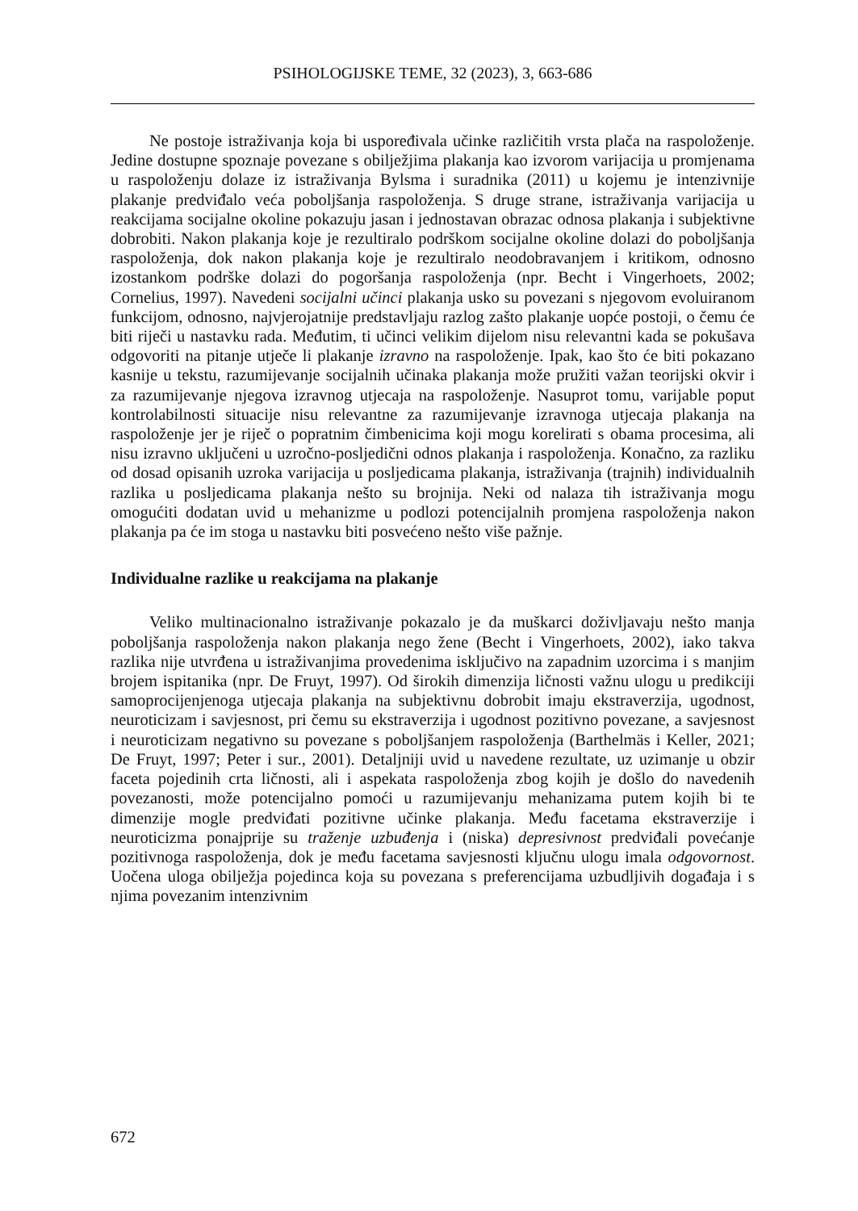PSIHOLOGIJSKE TEME, 32 (2023), 3, 663-686
Ne postoje istraživanja koja bi uspoređivala učinke različitih vrsta plača na raspoloženje. Jedine dostupne spoznaje povezane s obilježjima plakanja kao izvorom varijacija u promjenama u raspoloženju dolaze iz istraživanja Bylsma i suradnika (2011) u kojemu je intenzivnije plakanje predviđalo veća poboljšanja raspoloženja. S druge strane, istraživanja varijacija u reakcijama socijalne okoline pokazuju jasan i jednostavan obrazac odnosa plakanja i subjektivne dobrobiti. Nakon plakanja koje je rezultiralo podrškom socijalne okoline dolazi do poboljšanja raspoloženja, dok nakon plakanja koje je rezultiralo neodobravanjem i kritikom, odnosno izostankom podrške dolazi do pogoršanja raspoloženja (npr. Becht i Vingerhoets, 2002; Cornelius, 1997). Navedeni socijalni učinci plakanja usko su povezani s njegovom evoluiranom funkcijom, odnosno, najvjerojatnije predstavljaju razlog zašto plakanje uopće postoji, o čemu će biti riječi u nastavku rada. Međutim, ti učinci velikim dijelom nisu relevantni kada se pokušava odgovoriti na pitanje utječe li plakanje izravno na raspoloženje. Ipak, kao što će biti pokazano kasnije u tekstu, razumijevanje socijalnih učinaka plakanja može pružiti važan teorijski okvir i za razumijevanje njegova izravnog utjecaja na raspoloženje. Nasuprot tomu, varijable poput kontrolabilnosti situacije nisu relevantne za razumijevanje izravnoga utjecaja plakanja na raspoloženje jer je riječ o popratnim čimbenicima koji mogu korelirati s obama procesima, ali nisu izravno uključeni u uzročno-posljedični odnos plakanja i raspoloženja. Konačno, za razliku od dosad opisanih uzroka varijacija u posljedicama plakanja, istraživanja (trajnih) individualnih razlika u posljedicama plakanja nešto su brojnija. Neki od nalaza tih istraživanja mogu omogućiti dodatan uvid u mehanizme u podlozi potencijalnih promjena raspoloženja nakon plakanja pa će im stoga u nastavku biti posvećeno nešto više pažnje.
Individualne razlike u reakcijama na plakanje
Veliko multinacionalno istraživanje pokazalo je da muškarci doživljavaju nešto manja poboljšanja raspoloženja nakon plakanja nego žene (Becht i Vingerhoets, 2002), iako takva razlika nije utvrđena u istraživanjima provedenima isključivo na zapadnim uzorcima i s manjim brojem ispitanika (npr. De Fruyt, 1997). Od širokih dimenzija ličnosti važnu ulogu u predikciji samoprocijenjenoga utjecaja plakanja na subjektivnu dobrobit imaju ekstraverzija, ugodnost, neuroticizam i savjesnost, pri čemu su ekstraverzija i ugodnost pozitivno povezane, a savjesnost i neuroticizam negativno su povezane s poboljšanjem raspoloženja (Barthelmäs i Keller, 2021; De Fruyt, 1997; Peter i sur., 2001). Detaljniji uvid u navedene rezultate, uz uzimanje u obzir faceta pojedinih crta ličnosti, ali i aspekata raspoloženja zbog kojih je došlo do navedenih povezanosti, može potencijalno pomoći u razumijevanju mehanizama putem kojih bi te dimenzije mogle predviđati pozitivne učinke plakanja. Među facetama ekstraverzije i neuroticizma ponajprije su traženje uzbuđenja i (niska) depresivnost predviđali povećanje pozitivnoga raspoloženja, dok je među facetama savjesnosti ključnu ulogu imala odgovornost. Uočena uloga obilježja pojedinca koja su povezana s preferencijama uzbudljivih događaja i s njima povezanim intenzivnim
672